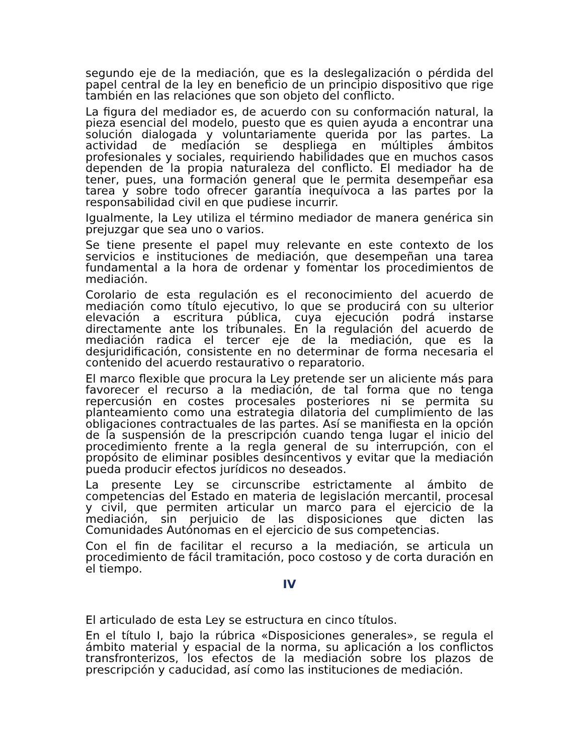segundo eje de la mediación, que es la deslegalización o pérdida del papel central de la ley en beneficio de un principio dispositivo que rige también en las relaciones que son objeto del conflicto.
La figura del mediador es, de acuerdo con su conformación natural, la pieza esencial del modelo, puesto que es quien ayuda a encontrar una solución dialogada y voluntariamente querida por las partes. La actividad de mediación se despliega en múltiples ámbitos profesionales y sociales, requiriendo habilidades que en muchos casos dependen de la propia naturaleza del conflicto. El mediador ha de tener, pues, una formación general que le permita desempeñar esa tarea y sobre todo ofrecer garantía inequívoca a las partes por la responsabilidad civil en que pudiese incurrir.
Igualmente, la Ley utiliza el término mediador de manera genérica sin prejuzgar que sea uno o varios.
Se tiene presente el papel muy relevante en este contexto de los servicios e instituciones de mediación, que desempeñan una tarea fundamental a la hora de ordenar y fomentar los procedimientos de mediación.
Corolario de esta regulación es el reconocimiento del acuerdo de mediación como título ejecutivo, lo que se producirá con su ulterior elevación a escritura pública, cuya ejecución podrá instarse directamente ante los tribunales. En la regulación del acuerdo de mediación radica el tercer eje de la mediación, que es la desjuridificación, consistente en no determinar de forma necesaria el contenido del acuerdo restaurativo o reparatorio.
El marco flexible que procura la Ley pretende ser un aliciente más para favorecer el recurso a la mediación, de tal forma que no tenga repercusión en costes procesales posteriores ni se permita su planteamiento como una estrategia dilatoria del cumplimiento de las obligaciones contractuales de las partes. Así se manifiesta en la opción de la suspensión de la prescripción cuando tenga lugar el inicio del procedimiento frente a la regla general de su interrupción, con el propósito de eliminar posibles desincentivos y evitar que la mediación pueda producir efectos jurídicos no deseados.
La presente Ley se circunscribe estrictamente al ámbito de competencias del Estado en materia de legislación mercantil, procesal y civil, que permiten articular un marco para el ejercicio de la mediación, sin perjuicio de las disposiciones que dicten las Comunidades Autónomas en el ejercicio de sus competencias.
Con el fin de facilitar el recurso a la mediación, se articula un procedimiento de fácil tramitación, poco costoso y de corta duración en el tiempo.
IV
El articulado de esta Ley se estructura en cinco títulos.
En el título I, bajo la rúbrica «Disposiciones generales», se regula el ámbito material y espacial de la norma, su aplicación a los conflictos transfronterizos, los efectos de la mediación sobre los plazos de prescripción y caducidad, así como las instituciones de mediación.